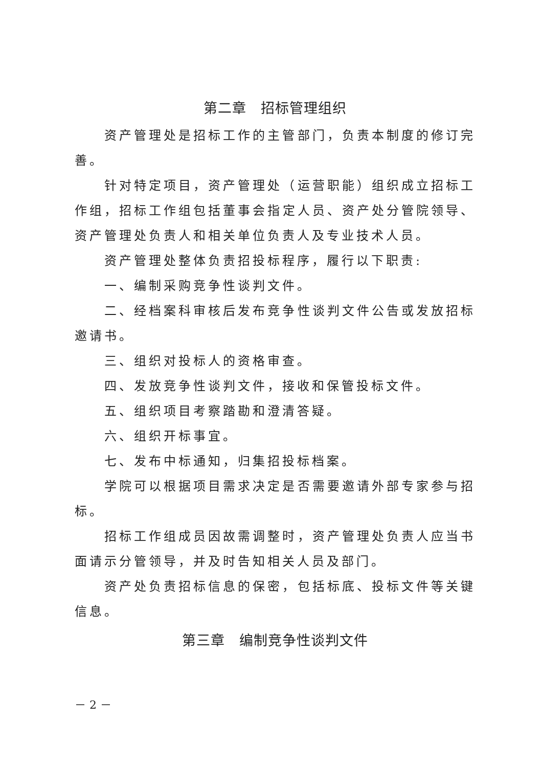第二章　招标管理组织
资产管理处是招标工作的主管部门，负责本制度的修订完善。
针对特定项目，资产管理处（运营职能）组织成立招标工作组，招标工作组包括董事会指定人员、资产处分管院领导、资产管理处负责人和相关单位负责人及专业技术人员。
资产管理处整体负责招投标程序，履行以下职责:
一、编制采购竞争性谈判文件。
二、经档案科审核后发布竞争性谈判文件公告或发放招标邀请书。
三、组织对投标人的资格审查。
四、发放竞争性谈判文件，接收和保管投标文件。
五、组织项目考察踏勘和澄清答疑。
六、组织开标事宜。
七、发布中标通知，归集招投标档案。
学院可以根据项目需求决定是否需要邀请外部专家参与招标。
招标工作组成员因故需调整时，资产管理处负责人应当书面请示分管领导，并及时告知相关人员及部门。
资产处负责招标信息的保密，包括标底、投标文件等关键信息。
第三章　编制竞争性谈判文件
－ 2 －